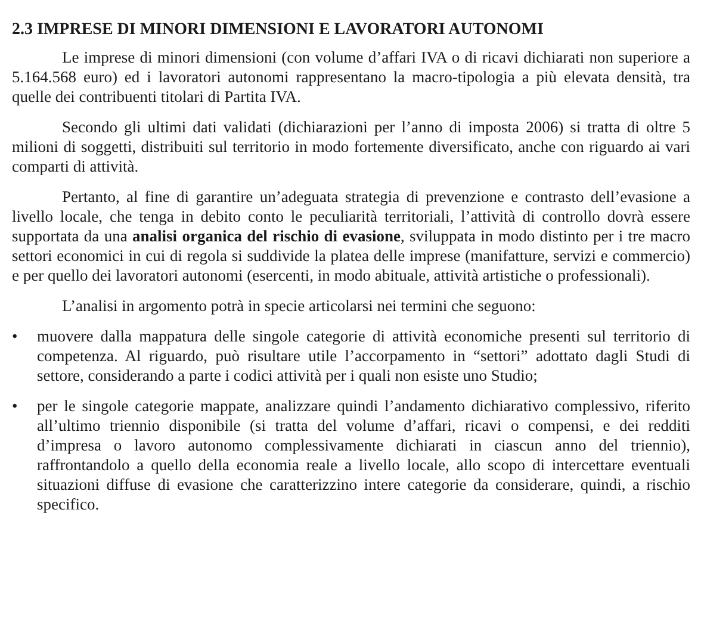2.3 IMPRESE DI MINORI DIMENSIONI E LAVORATORI AUTONOMI
Le imprese di minori dimensioni (con volume d’affari IVA o di ricavi dichiarati non superiore a 5.164.568 euro) ed i lavoratori autonomi rappresentano la macro-tipologia a più elevata densità, tra quelle dei contribuenti titolari di Partita IVA.
Secondo gli ultimi dati validati (dichiarazioni per l’anno di imposta 2006) si tratta di oltre 5 milioni di soggetti, distribuiti sul territorio in modo fortemente diversificato, anche con riguardo ai vari comparti di attività.
Pertanto, al fine di garantire un’adeguata strategia di prevenzione e contrasto dell’evasione a livello locale, che tenga in debito conto le peculiarità territoriali, l’attività di controllo dovrà essere supportata da una analisi organica del rischio di evasione, sviluppata in modo distinto per i tre macro settori economici in cui di regola si suddivide la platea delle imprese (manifatture, servizi e commercio) e per quello dei lavoratori autonomi (esercenti, in modo abituale, attività artistiche o professionali).
L’analisi in argomento potrà in specie articolarsi nei termini che seguono:
• muovere dalla mappatura delle singole categorie di attività economiche presenti sul territorio di competenza. Al riguardo, può risultare utile l’accorpamento in “settori” adottato dagli Studi di settore, considerando a parte i codici attività per i quali non esiste uno Studio;
• per le singole categorie mappate, analizzare quindi l’andamento dichiarativo complessivo, riferito all’ultimo triennio disponibile (si tratta del volume d’affari, ricavi o compensi, e dei redditi d’impresa o lavoro autonomo complessivamente dichiarati in ciascun anno del triennio), raffrontandolo a quello della economia reale a livello locale, allo scopo di intercettare eventuali situazioni diffuse di evasione che caratterizzino intere categorie da considerare, quindi, a rischio specifico.